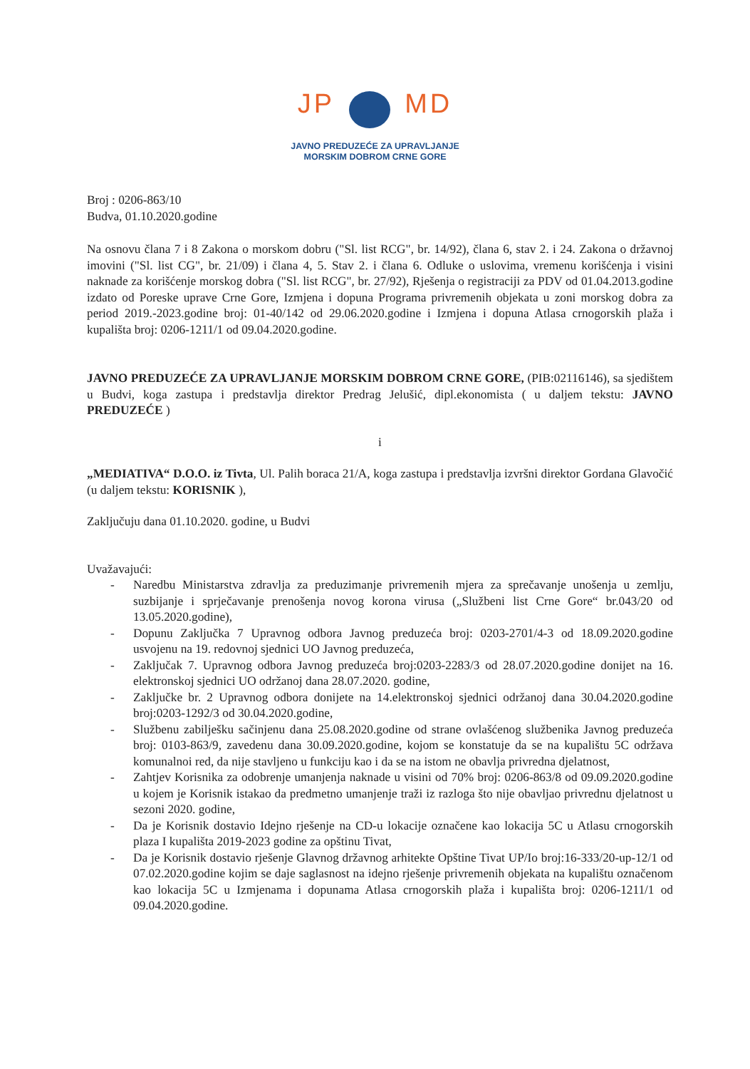JP MD
JAVNO PREDUZEĆE ZA UPRAVLJANJE
MORSKIM DOBROM CRNE GORE
Broj : 0206-863/10
Budva, 01.10.2020.godine
Na osnovu člana 7 i 8 Zakona o morskom dobru ("Sl. list RCG", br. 14/92), člana 6, stav 2. i 24. Zakona o državnoj imovini ("Sl. list CG", br. 21/09) i člana 4, 5. Stav 2. i člana 6. Odluke o uslovima, vremenu korišćenja i visini naknade za korišćenje morskog dobra ("Sl. list RCG", br. 27/92), Rješenja o registraciji za PDV od 01.04.2013.godine izdato od Poreske uprave Crne Gore, Izmjena i dopuna Programa privremenih objekata u zoni morskog dobra za period 2019.-2023.godine broj: 01-40/142 od 29.06.2020.godine i Izmjena i dopuna Atlasa crnogorskih plaža i kupališta broj: 0206-1211/1 od 09.04.2020.godine.
JAVNO PREDUZEĆE ZA UPRAVLJANJE MORSKIM DOBROM CRNE GORE, (PIB:02116146), sa sjedištem u Budvi, koga zastupa i predstavlja direktor Predrag Jelušić, dipl.ekonomista ( u daljem tekstu: JAVNO PREDUZEĆE )
i
„MEDIATIVA“ D.O.O. iz Tivta, Ul. Palih boraca 21/A, koga zastupa i predstavlja izvršni direktor Gordana Glavočić (u daljem tekstu: KORISNIK ),
Zaključuju dana 01.10.2020. godine, u Budvi
Uvažavajući:
- Naredbu Ministarstva zdravlja za preduzimanje privremenih mjera za sprečavanje unošenja u zemlju, suzbijanje i sprječavanje prenošenja novog korona virusa („Službeni list Crne Gore“ br.043/20 od 13.05.2020.godine),
- Dopunu Zaključka 7 Upravnog odbora Javnog preduzeća broj: 0203-2701/4-3 od 18.09.2020.godine usvojenu na 19. redovnoj sjednici UO Javnog preduzeća,
- Zaključak 7. Upravnog odbora Javnog preduzeća broj:0203-2283/3 od 28.07.2020.godine donijet na 16. elektronskoj sjednici UO održanoj dana 28.07.2020. godine,
- Zaključke br. 2 Upravnog odbora donijete na 14.elektronskoj sjednici održanoj dana 30.04.2020.godine broj:0203-1292/3 od 30.04.2020.godine,
- Službenu zabilješku sačinjenu dana 25.08.2020.godine od strane ovlašćenog službenika Javnog preduzeća broj: 0103-863/9, zavedenu dana 30.09.2020.godine, kojom se konstatuje da se na kupalištu 5C održava komunalnoi red, da nije stavljeno u funkciju kao i da se na istom ne obavlja privredna djelatnost,
- Zahtjev Korisnika za odobrenje umanjenja naknade u visini od 70% broj: 0206-863/8 od 09.09.2020.godine u kojem je Korisnik istakao da predmetno umanjenje traži iz razloga što nije obavljao privrednu djelatnost u sezoni 2020. godine,
- Da je Korisnik dostavio Idejno rješenje na CD-u lokacije označene kao lokacija 5C u Atlasu crnogorskih plaza I kupališta 2019-2023 godine za opštinu Tivat,
- Da je Korisnik dostavio rješenje Glavnog državnog arhitekte Opštine Tivat UP/Io broj:16-333/20-up-12/1 od 07.02.2020.godine kojim se daje saglasnost na idejno rješenje privremenih objekata na kupalištu označenom kao lokacija 5C u Izmjenama i dopunama Atlasa crnogorskih plaža i kupališta broj: 0206-1211/1 od 09.04.2020.godine.